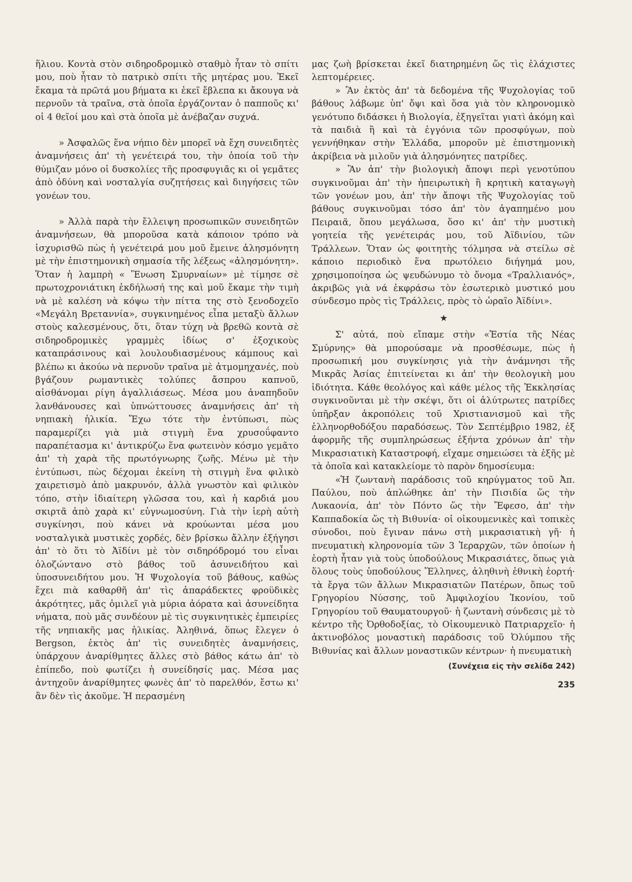ἥλιου. Κοντὰ στὸν σιδηροδρομικὸ σταθμὸ ἦταν τὸ σπίτι μου, ποὺ ἦταν τὸ πατρικὸ σπίτι τῆς μητέρας μου. Ἐκεῖ ἔκαμα τὰ πρῶτά μου βήματα κι ἐκεῖ ἔβλεπα κι ἄκουγα νὰ περνοῦν τὰ τραῖνα, στὰ ὁποῖα ἐργάζονταν ὁ παπποῦς κι' οἱ 4 θεῖοί μου καὶ στὰ ὁποῖα μὲ ἀνέβαζαν συχνά.
» Ἀσφαλῶς ἕνα νήπιο δὲν μπορεῖ νὰ ἔχη συνειδητὲς ἀναμνήσεις ἀπ' τὴ γενέτειρά του, τὴν ὁποία τοῦ τὴν θύμιζαν μόνο οἱ δυσκολίες τῆς προσφυγιᾶς κι οἱ γεμᾶτες ἀπὸ ὀδύνη καὶ νοσταλγία συζητήσεις καὶ διηγήσεις τῶν γονέων του.
» Ἀλλὰ παρὰ τὴν ἔλλειψη προσωπικῶν συνειδητῶν ἀναμνήσεων, θὰ μποροῦσα κατὰ κάποιον τρόπο νὰ ἰσχυρισθῶ πὼς ἡ γενέτειρά μου μοῦ ἔμεινε ἀλησμόνητη μὲ τὴν ἐπιστημονικὴ σημασία τῆς λέξεως «ἀλησμόνητη». Ὅταν ἡ λαμπρὴ « Ἕνωση Σμυρναίων» μὲ τίμησε σὲ πρωτοχρονιάτικη ἐκδήλωσή της καὶ μοῦ ἔκαμε τὴν τιμὴ νὰ μὲ καλέση νὰ κόψω τὴν πίττα της στὸ ξενοδοχεῖο «Μεγάλη Βρεταννία», συγκινημένος εἶπα μεταξὺ ἄλλων στοὺς καλεσμένους, ὅτι, ὅταν τύχη νὰ βρεθῶ κοντὰ σὲ σιδηροδρομικὲς γραμμὲς ἰδίως σ' ἐξοχικοὺς καταπράσινους καὶ λουλουδιασμένους κάμπους καὶ βλέπω κι ἀκούω νὰ περνοῦν τραῖνα μὲ ἀτμομηχανές, ποὺ βγάζουν ρωμαντικὲς τολύπες ἄσπρου καπνοῦ, αἰσθάνομαι ρίγη ἀγαλλιάσεως. Μέσα μου ἀναπηδοῦν λανθάνουσες καὶ ὑπνώττουσες ἀναμνήσεις ἀπ' τὴ νηπιακὴ ἡλικία. Ἔχω τότε τὴν ἐντύπωσι, πὼς παραμερίζει γιὰ μιὰ στιγμὴ ἕνα χρυσοΰφαντο παραπέτασμα κι' ἀντικρύζω ἕνα φωτεινὸν κόσμο γεμᾶτο ἀπ' τὴ χαρὰ τῆς πρωτόγνωρης ζωῆς. Μένω μὲ τὴν ἐντύπωσι, πὼς δέχομαι ἐκείνη τὴ στιγμὴ ἕνα φιλικὸ χαιρετισμὸ ἀπὸ μακρυνόν, ἀλλὰ γνωστὸν καὶ φιλικὸν τόπο, στὴν ἰδιαίτερη γλῶσσα του, καὶ ἡ καρδιά μου σκιρτᾶ ἀπὸ χαρὰ κι' εὐγνωμοσύνη. Γιὰ τὴν ἱερὴ αὐτὴ συγκίνησι, ποὺ κάνει νὰ κρούωνται μέσα μου νοσταλγικὰ μυστικὲς χορδές, δὲν βρίσκω ἄλλην ἐξήγησι ἀπ' τὸ ὅτι τὸ Ἀϊδίνι μὲ τὸν σιδηρόδρομό του εἶναι ὁλοζώντανο στὸ βάθος τοῦ ἀσυνειδήτου καὶ ὑποσυνειδήτου μου. Ἡ Ψυχολογία τοῦ βάθους, καθὼς ἔχει πιὰ καθαρθῆ ἀπ' τὶς ἀπαράδεκτες φροϋδικὲς ἀκρότητες, μᾶς ὁμιλεῖ γιὰ μύρια ἀόρατα καὶ ἀσυνείδητα νήματα, ποὺ μᾶς συνδέουν μὲ τὶς συγκινητικὲς ἐμπειρίες τῆς νηπιακῆς μας ἡλικίας. Ἀληθινά, ὅπως ἔλεγεν ὁ Bergson, ἐκτὸς ἀπ' τὶς συνειδητὲς ἀναμνήσεις, ὑπάρχουν ἀναρίθμητες ἄλλες στὸ βάθος κάτω ἀπ' τὸ ἐπίπεδο, ποὺ φωτίζει ἡ συνείδησίς μας. Μέσα μας ἀντηχοῦν ἀναρίθμητες φωνὲς ἀπ' τὸ παρελθόν, ἔστω κι' ἂν δὲν τὶς ἀκοῦμε. Ἡ περασμένη
μας ζωὴ βρίσκεται ἐκεῖ διατηρημένη ὥς τὶς ἐλάχιστες λεπτομέρειες.
» Ἂν ἐκτὸς ἀπ' τὰ δεδομένα τῆς Ψυχολογίας τοῦ βάθους λάβωμε ὑπ' ὄψι καὶ ὅσα γιὰ τὸν κληρονομικὸ γενότυπο διδάσκει ἡ Βιολογία, ἐξηγεῖται γιατὶ ἀκόμη καὶ τὰ παιδιὰ ἢ καὶ τὰ ἐγγόνια τῶν προσφύγων, ποὺ γεννήθηκαν στὴν Ἑλλάδα, μποροῦν μὲ ἐπιστημονικὴ ἀκρίβεια νὰ μιλοῦν γιὰ ἀλησμόνητες πατρίδες.
» Ἂν ἀπ' τὴν βιολογικὴ ἄποψι περὶ γενοτύπου συγκινοῦμαι ἀπ' τὴν ἠπειρωτικὴ ἢ κρητικὴ καταγωγὴ τῶν γονέων μου, ἀπ' τὴν ἄποψι τῆς Ψυχολογίας τοῦ βάθους συγκινοῦμαι τόσο ἀπ' τὸν ἀγαπημένο μου Πειραιᾶ, ὅπου μεγάλωσα, ὅσο κι' ἀπ' τὴν μυστικὴ γοητεία τῆς γενέτειράς μου, τοῦ Ἀϊδινίου, τῶν Τράλλεων. Ὅταν ὡς φοιτητὴς τόλμησα νὰ στείλω σὲ κάποιο περιοδικὸ ἕνα πρωτόλειο διήγημά μου, χρησιμοποίησα ὡς ψευδώνυμο τὸ ὄνομα «Τραλλιανός», ἀκριβῶς γιὰ νά ἐκφράσω τὸν ἐσωτερικὸ μυστικό μου σύνδεσμο πρὸς τὶς Τράλλεις, πρὸς τὸ ὡραῖο Ἀϊδίνι».
★
Σ' αὐτά, ποὺ εἴπαμε στὴν «Ἑστία τῆς Νέας Σμύρνης» θὰ μπορούσαμε νὰ προσθέσωμε, πὼς ἡ προσωπική μου συγκίνησις γιὰ τὴν ἀνάμνησι τῆς Μικρᾶς Ἀσίας ἐπιτείνεται κι ἀπ' τὴν θεολογικὴ μου ἰδιότητα. Κάθε θεολόγος καὶ κάθε μέλος τῆς Ἐκκλησίας συγκινοῦνται μὲ τὴν σκέψι, ὅτι οἱ ἀλύτρωτες πατρίδες ὑπῆρξαν ἀκροπόλεις τοῦ Χριστιανισμοῦ καὶ τῆς ἑλληνορθοδόξου παραδόσεως. Τὸν Σεπτέμβριο 1982, ἐξ ἀφορμῆς τῆς συμπληρώσεως ἑξήντα χρόνων ἀπ' τὴν Μικρασιατικὴ Καταστροφή, εἴχαμε σημειώσει τὰ ἑξῆς μὲ τὰ ὁποῖα καὶ κατακλείομε τὸ παρὸν δημοσίευμα:
«Ἡ ζωντανὴ παράδοσις τοῦ κηρύγματος τοῦ Ἀπ. Παύλου, ποὺ ἁπλώθηκε ἀπ' τὴν Πισιδία ὥς τὴν Λυκαονία, ἀπ' τὸν Πόντο ὥς τὴν Ἔφεσο, ἀπ' τὴν Καππαδοκία ὥς τὴ Βιθυνία· οἱ οἰκουμενικὲς καὶ τοπικὲς σύνοδοι, ποὺ ἔγιναν πάνω στὴ μικρασιατικὴ γῆ· ἡ πνευματικὴ κληρονομία τῶν 3 Ἱεραρχῶν, τῶν ὁποίων ἡ ἑορτὴ ἦταν γιὰ τοὺς ὑποδούλους Μικρασιάτες, ὅπως γιὰ ὅλους τοὺς ὑποδούλους Ἕλληνες, ἀληθινὴ ἐθνικὴ ἑορτή· τὰ ἔργα τῶν ἄλλων Μικρασιατῶν Πατέρων, ὅπως τοῦ Γρηγορίου Νύσσης, τοῦ Ἀμφιλοχίου Ἰκονίου, τοῦ Γρηγορίου τοῦ Θαυματουργοῦ· ἡ ζωντανὴ σύνδεσις μὲ τὸ κέντρο τῆς Ὀρθοδοξίας, τὸ Οἰκουμενικὸ Πατριαρχεῖο· ἡ ἀκτινοβόλος μοναστικὴ παράδοσις τοῦ Ὀλύμπου τῆς Βιθυνίας καὶ ἄλλων μοναστικῶν κέντρων· ἡ πνευματικὴ
(Συνέχεια εἰς τὴν σελίδα 242)
235